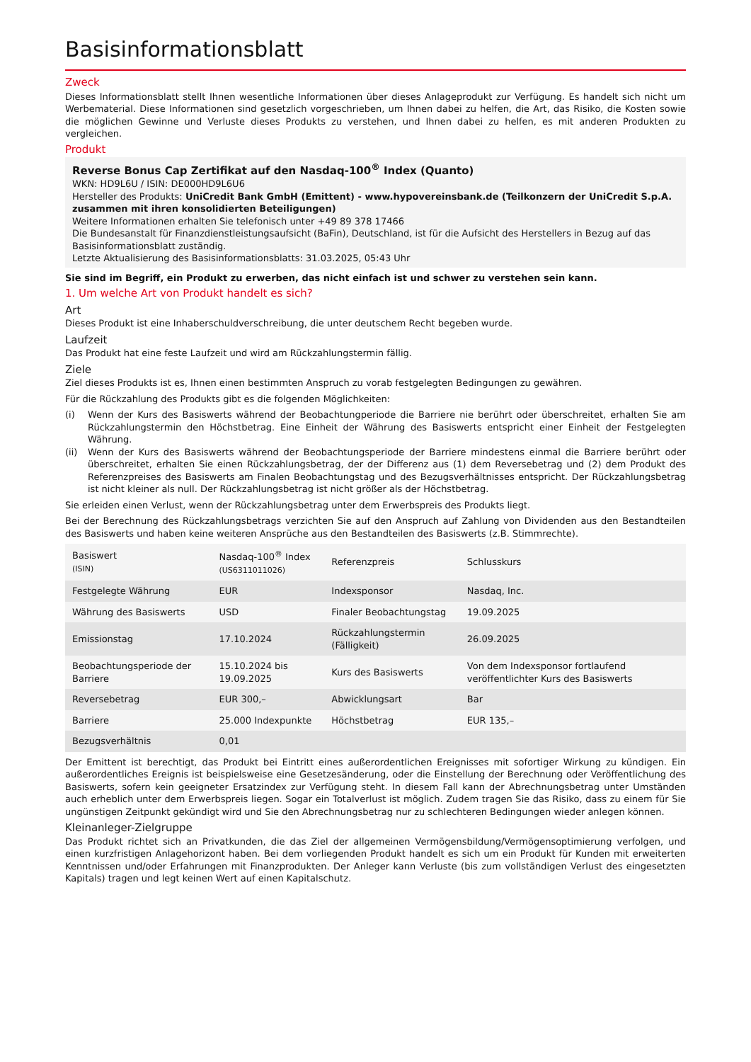Basisinformationsblatt
Zweck
Dieses Informationsblatt stellt Ihnen wesentliche Informationen über dieses Anlageprodukt zur Verfügung. Es handelt sich nicht um Werbematerial. Diese Informationen sind gesetzlich vorgeschrieben, um Ihnen dabei zu helfen, die Art, das Risiko, die Kosten sowie die möglichen Gewinne und Verluste dieses Produkts zu verstehen, und Ihnen dabei zu helfen, es mit anderen Produkten zu vergleichen.
Produkt
Reverse Bonus Cap Zertifikat auf den Nasdaq-100<sup>®</sup> Index (Quanto)
WKN: HD9L6U / ISIN: DE000HD9L6U6
Hersteller des Produkts: UniCredit Bank GmbH (Emittent) - www.hypovereinsbank.de (Teilkonzern der UniCredit S.p.A. zusammen mit ihren konsolidierten Beteiligungen)
Weitere Informationen erhalten Sie telefonisch unter +49 89 378 17466
Die Bundesanstalt für Finanzdienstleistungsaufsicht (BaFin), Deutschland, ist für die Aufsicht des Herstellers in Bezug auf das Basisinformationsblatt zuständig.
Letzte Aktualisierung des Basisinformationsblatts: 31.03.2025, 05:43 Uhr
Sie sind im Begriff, ein Produkt zu erwerben, das nicht einfach ist und schwer zu verstehen sein kann.
1. Um welche Art von Produkt handelt es sich?
Art
Dieses Produkt ist eine Inhaberschuldverschreibung, die unter deutschem Recht begeben wurde.
Laufzeit
Das Produkt hat eine feste Laufzeit und wird am Rückzahlungstermin fällig.
Ziele
Ziel dieses Produkts ist es, Ihnen einen bestimmten Anspruch zu vorab festgelegten Bedingungen zu gewähren.
Für die Rückzahlung des Produkts gibt es die folgenden Möglichkeiten:
(i) Wenn der Kurs des Basiswerts während der Beobachtungperiode die Barriere nie berührt oder überschreitet, erhalten Sie am Rückzahlungstermin den Höchstbetrag. Eine Einheit der Währung des Basiswerts entspricht einer Einheit der Festgelegten Währung.
(ii) Wenn der Kurs des Basiswerts während der Beobachtungsperiode der Barriere mindestens einmal die Barriere berührt oder überschreitet, erhalten Sie einen Rückzahlungsbetrag, der der Differenz aus (1) dem Reversebetrag und (2) dem Produkt des Referenzpreises des Basiswerts am Finalen Beobachtungstag und des Bezugsverhältnisses entspricht. Der Rückzahlungsbetrag ist nicht kleiner als null. Der Rückzahlungsbetrag ist nicht größer als der Höchstbetrag.
Sie erleiden einen Verlust, wenn der Rückzahlungsbetrag unter dem Erwerbspreis des Produkts liegt.
Bei der Berechnung des Rückzahlungsbetrags verzichten Sie auf den Anspruch auf Zahlung von Dividenden aus den Bestandteilen des Basiswerts und haben keine weiteren Ansprüche aus den Bestandteilen des Basiswerts (z.B. Stimmrechte).
| Basiswert (ISIN) | Nasdaq-100<sup>®</sup> Index (US6311011026) | Referenzpreis | Schlusskurs |
| Festgelegte Währung | EUR | Indexsponsor | Nasdaq, Inc. |
| Währung des Basiswerts | USD | Finaler Beobachtungstag | 19.09.2025 |
| Emissionstag | 17.10.2024 | Rückzahlungstermin (Fälligkeit) | 26.09.2025 |
| Beobachtungsperiode der Barriere | 15.10.2024 bis 19.09.2025 | Kurs des Basiswerts | Von dem Indexsponsor fortlaufend veröffentlichter Kurs des Basiswerts |
| Reversebetrag | EUR 300,– | Abwicklungsart | Bar |
| Barriere | 25.000 Indexpunkte | Höchstbetrag | EUR 135,– |
| Bezugsverhältnis | 0,01 | | |
Der Emittent ist berechtigt, das Produkt bei Eintritt eines außerordentlichen Ereignisses mit sofortiger Wirkung zu kündigen. Ein außerordentliches Ereignis ist beispielsweise eine Gesetzesänderung, oder die Einstellung der Berechnung oder Veröffentlichung des Basiswerts, sofern kein geeigneter Ersatzindex zur Verfügung steht. In diesem Fall kann der Abrechnungsbetrag unter Umständen auch erheblich unter dem Erwerbspreis liegen. Sogar ein Totalverlust ist möglich. Zudem tragen Sie das Risiko, dass zu einem für Sie ungünstigen Zeitpunkt gekündigt wird und Sie den Abrechnungsbetrag nur zu schlechteren Bedingungen wieder anlegen können.
Kleinanleger-Zielgruppe
Das Produkt richtet sich an Privatkunden, die das Ziel der allgemeinen Vermögensbildung/Vermögensoptimierung verfolgen, und einen kurzfristigen Anlagehorizont haben. Bei dem vorliegenden Produkt handelt es sich um ein Produkt für Kunden mit erweiterten Kenntnissen und/oder Erfahrungen mit Finanzprodukten. Der Anleger kann Verluste (bis zum vollständigen Verlust des eingesetzten Kapitals) tragen und legt keinen Wert auf einen Kapitalschutz.